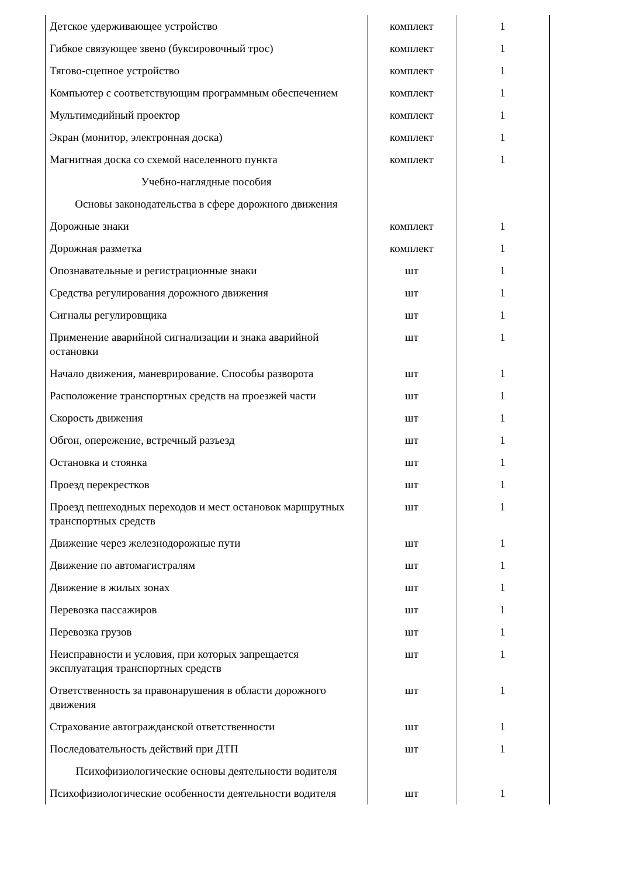| Детское удерживающее устройство | комплект | 1 |
| Гибкое связующее звено (буксировочный трос) | комплект | 1 |
| Тягово-сцепное устройство | комплект | 1 |
| Компьютер с соответствующим программным обеспечением | комплект | 1 |
| Мультимедийный проектор | комплект | 1 |
| Экран (монитор, электронная доска) | комплект | 1 |
| Магнитная доска со схемой населенного пункта | комплект | 1 |
| Учебно-наглядные пособия | | |
| Основы законодательства в сфере дорожного движения | | |
| Дорожные знаки | комплект | 1 |
| Дорожная разметка | комплект | 1 |
| Опознавательные и регистрационные знаки | шт | 1 |
| Средства регулирования дорожного движения | шт | 1 |
| Сигналы регулировщика | шт | 1 |
| Применение аварийной сигнализации и знака аварийной остановки | шт | 1 |
| Начало движения, маневрирование. Способы разворота | шт | 1 |
| Расположение транспортных средств на проезжей части | шт | 1 |
| Скорость движения | шт | 1 |
| Обгон, опережение, встречный разъезд | шт | 1 |
| Остановка и стоянка | шт | 1 |
| Проезд перекрестков | шт | 1 |
| Проезд пешеходных переходов и мест остановок маршрутных транспортных средств | шт | 1 |
| Движение через железнодорожные пути | шт | 1 |
| Движение по автомагистралям | шт | 1 |
| Движение в жилых зонах | шт | 1 |
| Перевозка пассажиров | шт | 1 |
| Перевозка грузов | шт | 1 |
| Неисправности и условия, при которых запрещается эксплуатация транспортных средств | шт | 1 |
| Ответственность за правонарушения в области дорожного движения | шт | 1 |
| Страхование автогражданской ответственности | шт | 1 |
| Последовательность действий при ДТП | шт | 1 |
| Психофизиологические основы деятельности водителя | | |
| Психофизиологические особенности деятельности водителя | шт | 1 |